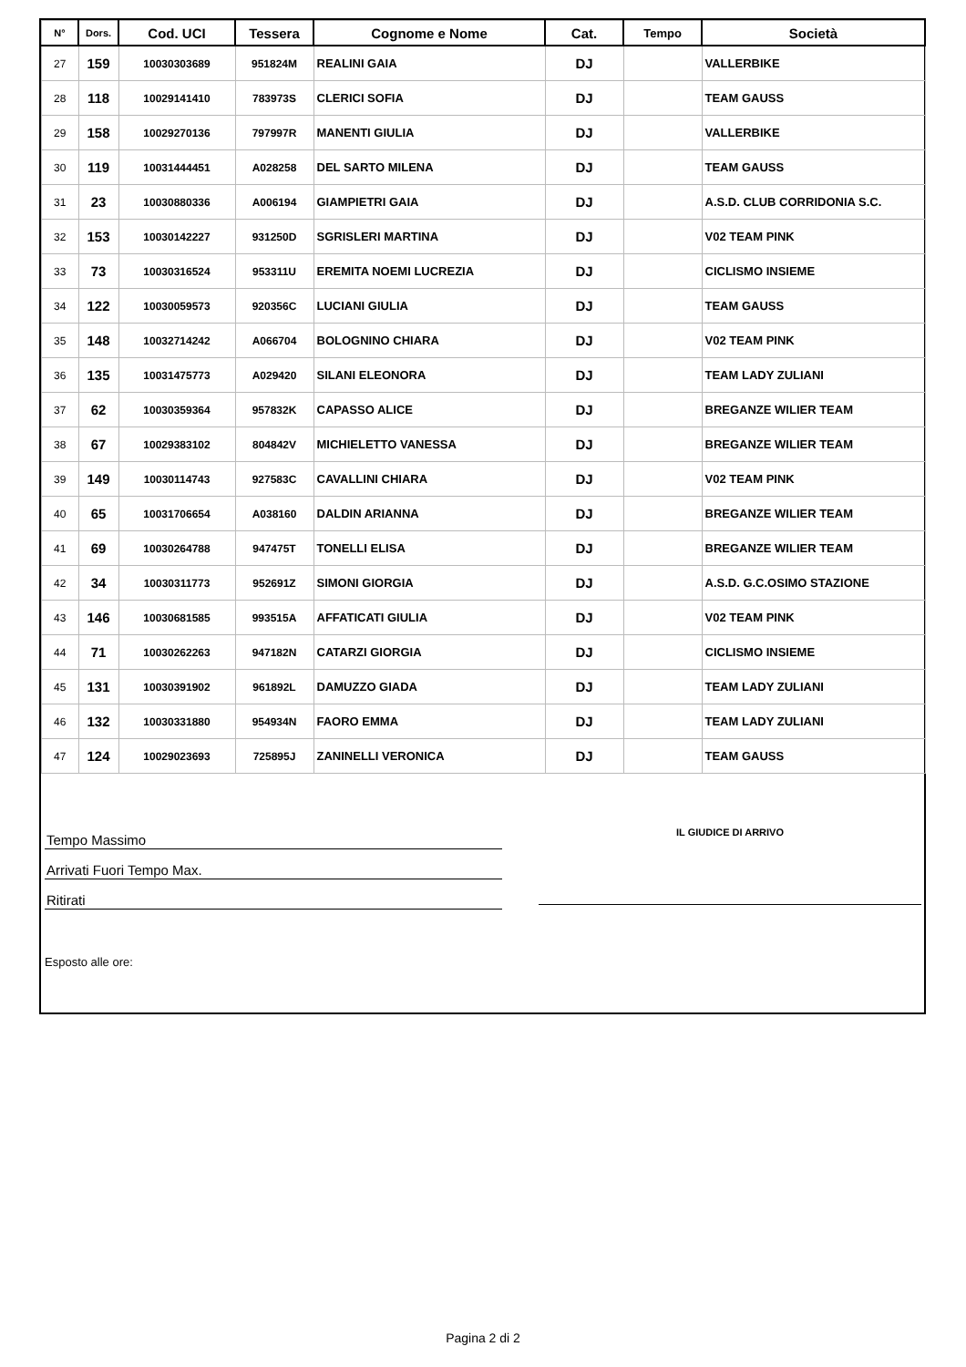| N° | Dors. | Cod. UCI | Tessera | Cognome e Nome | Cat. | Tempo | Società |
| --- | --- | --- | --- | --- | --- | --- | --- |
| 27 | 159 | 10030303689 | 951824M | REALINI GAIA | DJ | | VALLERBIKE |
| 28 | 118 | 10029141410 | 783973S | CLERICI SOFIA | DJ | | TEAM GAUSS |
| 29 | 158 | 10029270136 | 797997R | MANENTI GIULIA | DJ | | VALLERBIKE |
| 30 | 119 | 10031444451 | A028258 | DEL SARTO MILENA | DJ | | TEAM GAUSS |
| 31 | 23 | 10030880336 | A006194 | GIAMPIETRI GAIA | DJ | | A.S.D. CLUB CORRIDONIA S.C. |
| 32 | 153 | 10030142227 | 931250D | SGRISLERI MARTINA | DJ | | V02 TEAM PINK |
| 33 | 73 | 10030316524 | 953311U | EREMITA NOEMI LUCREZIA | DJ | | CICLISMO INSIEME |
| 34 | 122 | 10030059573 | 920356C | LUCIANI GIULIA | DJ | | TEAM GAUSS |
| 35 | 148 | 10032714242 | A066704 | BOLOGNINO CHIARA | DJ | | V02 TEAM PINK |
| 36 | 135 | 10031475773 | A029420 | SILANI ELEONORA | DJ | | TEAM LADY ZULIANI |
| 37 | 62 | 10030359364 | 957832K | CAPASSO ALICE | DJ | | BREGANZE WILIER TEAM |
| 38 | 67 | 10029383102 | 804842V | MICHIELETTO VANESSA | DJ | | BREGANZE WILIER TEAM |
| 39 | 149 | 10030114743 | 927583C | CAVALLINI CHIARA | DJ | | V02 TEAM PINK |
| 40 | 65 | 10031706654 | A038160 | DALDIN ARIANNA | DJ | | BREGANZE WILIER TEAM |
| 41 | 69 | 10030264788 | 947475T | TONELLI ELISA | DJ | | BREGANZE WILIER TEAM |
| 42 | 34 | 10030311773 | 952691Z | SIMONI GIORGIA | DJ | | A.S.D. G.C.OSIMO STAZIONE |
| 43 | 146 | 10030681585 | 993515A | AFFATICATI GIULIA | DJ | | V02 TEAM PINK |
| 44 | 71 | 10030262263 | 947182N | CATARZI GIORGIA | DJ | | CICLISMO INSIEME |
| 45 | 131 | 10030391902 | 961892L | DAMUZZO GIADA | DJ | | TEAM LADY ZULIANI |
| 46 | 132 | 10030331880 | 954934N | FAORO EMMA | DJ | | TEAM LADY ZULIANI |
| 47 | 124 | 10029023693 | 725895J | ZANINELLI VERONICA | DJ | | TEAM GAUSS |
Tempo Massimo
Arrivati Fuori Tempo Max.
Ritirati
Esposto alle ore:
IL GIUDICE DI ARRIVO
Pagina 2 di 2